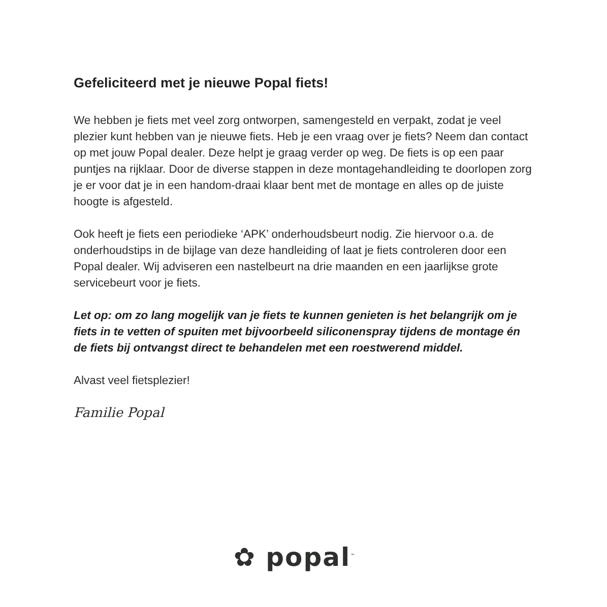Gefeliciteerd met je nieuwe Popal fiets!
We hebben je fiets met veel zorg ontworpen, samengesteld en verpakt, zodat je veel plezier kunt hebben van je nieuwe fiets. Heb je een vraag over je fiets? Neem dan contact op met jouw Popal dealer. Deze helpt je graag verder op weg. De fiets is op een paar puntjes na rijklaar. Door de diverse stappen in deze montagehandleiding te doorlopen zorg je er voor dat je in een handom-draai klaar bent met de montage en alles op de juiste hoogte is afgesteld.
Ook heeft je fiets een periodieke ‘APK’ onderhoudsbeurt nodig. Zie hiervoor o.a. de onderhoudstips in de bijlage van deze handleiding of laat je fiets controleren door een Popal dealer. Wij adviseren een nastelbeurt na drie maanden en een jaarlijkse grote servicebeurt voor je fiets.
Let op: om zo lang mogelijk van je fiets te kunnen genieten is het belangrijk om je fiets in te vetten of spuiten met bijvoorbeeld siliconenspray tijdens de montage én de fiets bij ontvangst direct te behandelen met een roestwerend middel.
Alvast veel fietsplezier!
Familie Popal
✿ popal<sup>™</sup>